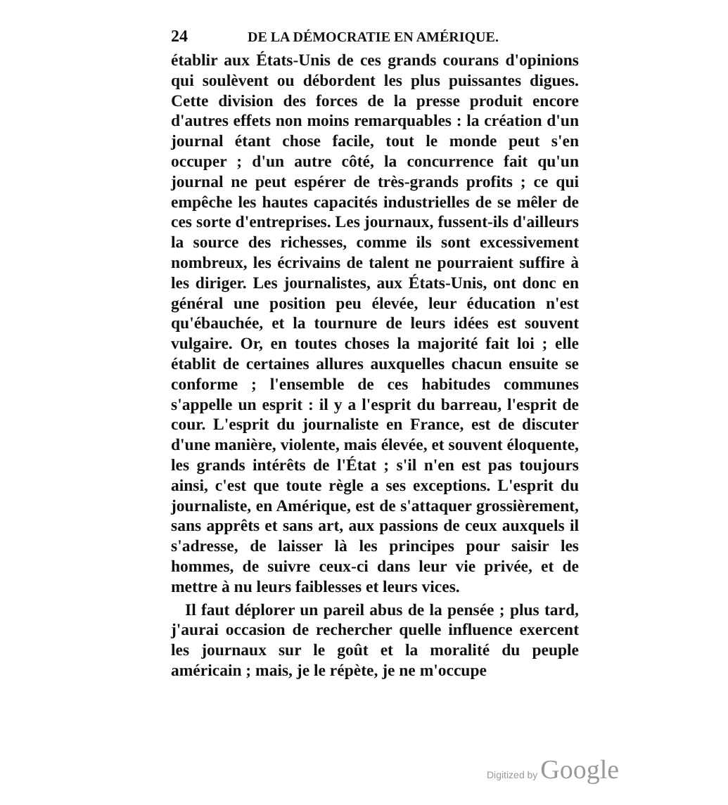24 DE LA DÉMOCRATIE EN AMÉRIQUE.
établir aux États-Unis de ces grands courans d'opinions qui soulèvent ou débordent les plus puissantes digues. Cette division des forces de la presse produit encore d'autres effets non moins remarquables : la création d'un journal étant chose facile, tout le monde peut s'en occuper ; d'un autre côté, la concurrence fait qu'un journal ne peut espérer de très-grands profits ; ce qui empêche les hautes capacités industrielles de se mêler de ces sorte d'entreprises. Les journaux, fussent-ils d'ailleurs la source des richesses, comme ils sont excessivement nombreux, les écrivains de talent ne pourraient suffire à les diriger. Les journalistes, aux États-Unis, ont donc en général une position peu élevée, leur éducation n'est qu'ébauchée, et la tournure de leurs idées est souvent vulgaire. Or, en toutes choses la majorité fait loi ; elle établit de certaines allures auxquelles chacun ensuite se conforme ; l'ensemble de ces habitudes communes s'appelle un esprit : il y a l'esprit du barreau, l'esprit de cour. L'esprit du journaliste en France, est de discuter d'une manière, violente, mais élevée, et souvent éloquente, les grands intérêts de l'État ; s'il n'en est pas toujours ainsi, c'est que toute règle a ses exceptions. L'esprit du journaliste, en Amérique, est de s'attaquer grossièrement, sans apprêts et sans art, aux passions de ceux auxquels il s'adresse, de laisser là les principes pour saisir les hommes, de suivre ceux-ci dans leur vie privée, et de mettre à nu leurs faiblesses et leurs vices.
Il faut déplorer un pareil abus de la pensée ; plus tard, j'aurai occasion de rechercher quelle influence exercent les journaux sur le goût et la moralité du peuple américain ; mais, je le répète, je ne m'occupe
Digitized by Google